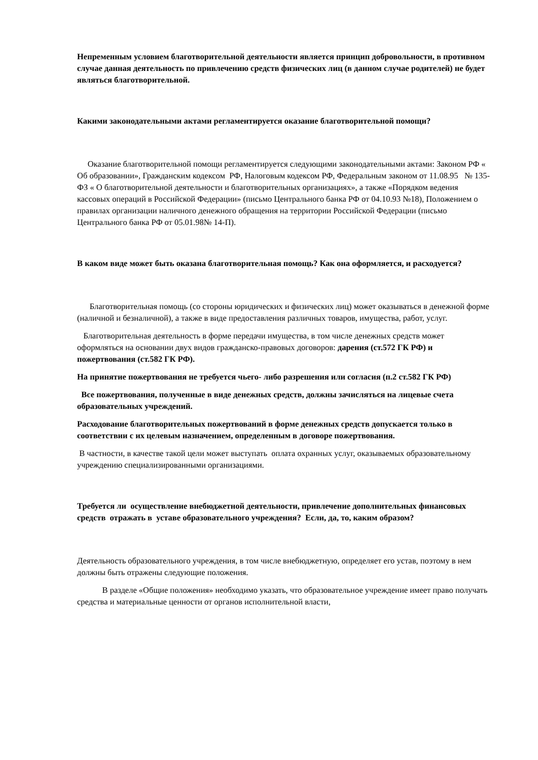Непременным условием благотворительной деятельности является принцип добровольности, в противном случае данная деятельность по привлечению средств физических лиц (в данном случае родителей) не будет являться благотворительной.
Какими законодательными актами регламентируется оказание благотворительной помощи?
Оказание благотворительной помощи регламентируется следующими законодательными актами: Законом РФ « Об образовании», Гражданским кодексом РФ, Налоговым кодексом РФ, Федеральным законом от 11.08.95 № 135-ФЗ « О благотворительной деятельности и благотворительных организациях», а также «Порядком ведения кассовых операций в Российской Федерации» (письмо Центрального банка РФ от 04.10.93 №18), Положением о правилах организации наличного денежного обращения на территории Российской Федерации (письмо Центрального банка РФ от 05.01.98№ 14-П).
В каком виде может быть оказана благотворительная помощь? Как она оформляется, и расходуется?
Благотворительная помощь (со стороны юридических и физических лиц) может оказываться в денежной форме (наличной и безналичной), а также в виде предоставления различных товаров, имущества, работ, услуг.
Благотворительная деятельность в форме передачи имущества, в том числе денежных средств может оформляться на основании двух видов гражданско-правовых договоров: дарения (ст.572 ГК РФ) и пожертвования (ст.582 ГК РФ).
На принятие пожертвования не требуется чьего- либо разрешения или согласия (п.2 ст.582 ГК РФ)
Все пожертвования, полученные в виде денежных средств, должны зачисляться на лицевые счета образовательных учреждений.
Расходование благотворительных пожертвований в форме денежных средств допускается только в соответствии с их целевым назначением, определенным в договоре пожертвования.
В частности, в качестве такой цели может выступать оплата охранных услуг, оказываемых образовательному учреждению специализированными организациями.
Требуется ли осуществление внебюджетной деятельности, привлечение дополнительных финансовых средств отражать в уставе образовательного учреждения? Если, да, то, каким образом?
Деятельность образовательного учреждения, в том числе внебюджетную, определяет его устав, поэтому в нем должны быть отражены следующие положения.
В разделе «Общие положения» необходимо указать, что образовательное учреждение имеет право получать средства и материальные ценности от органов исполнительной власти,